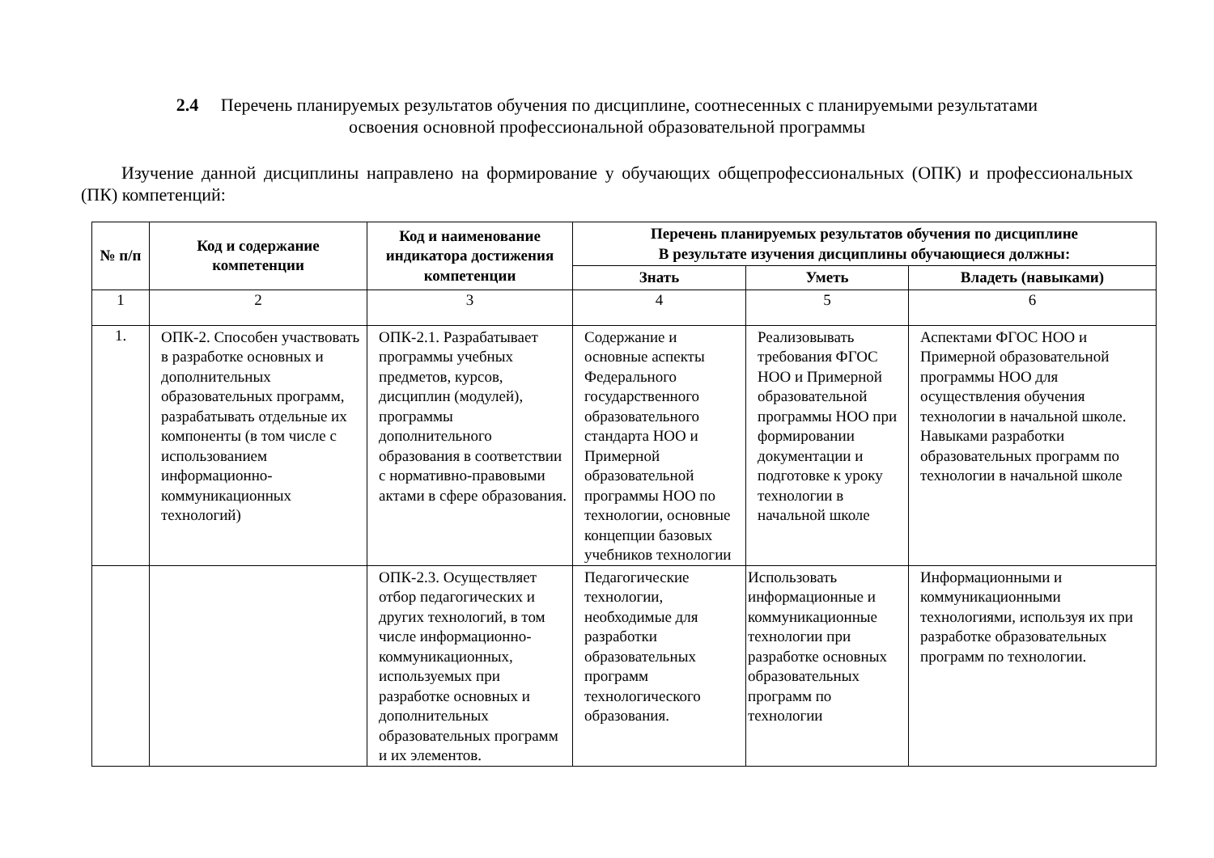2.4 Перечень планируемых результатов обучения по дисциплине, соотнесенных с планируемыми результатами
освоения основной профессиональной образовательной программы
Изучение данной дисциплины направлено на формирование у обучающих общепрофессиональных (ОПК) и профессиональных (ПК) компетенций:
| № п/п | Код и содержание компетенции | Код и наименование индикатора достижения компетенции | Перечень планируемых результатов обучения по дисциплине В результате изучения дисциплины обучающиеся должны: | | |
| --- | --- | --- | --- | --- | --- |
| | | | Знать | Уметь | Владеть (навыками) |
| 1 | 2 | 3 | 4 | 5 | 6 |
| 1. | ОПК-2. Способен участвовать в разработке основных и дополнительных образовательных программ, разрабатывать отдельные их компоненты (в том числе с использованием информационно-коммуникационных технологий) | ОПК-2.1. Разрабатывает программы учебных предметов, курсов, дисциплин (модулей), программы дополнительного образования в соответствии с нормативно-правовыми актами в сфере образования. | Содержание и основные аспекты Федерального государственного образовательного стандарта НОО и Примерной образовательной программы НОО по технологии, основные концепции базовых учебников технологии | Реализовывать требования ФГОС НОО и Примерной образовательной программы НОО при формировании документации и подготовке к уроку технологии в начальной школе | Аспектами ФГОС НОО и Примерной образовательной программы НОО для осуществления обучения технологии в начальной школе. Навыками разработки образовательных программ по технологии в начальной школе |
| | | ОПК-2.3. Осуществляет отбор педагогических и других технологий, в том числе информационно-коммуникационных, используемых при разработке основных и дополнительных образовательных программ и их элементов. | Педагогические технологии, необходимые для разработки образовательных программ технологического образования. | Использовать информационные и коммуникационные технологии при разработке основных образовательных программ по технологии | Информационными и коммуникационными технологиями, используя их при разработке образовательных программ по технологии. |